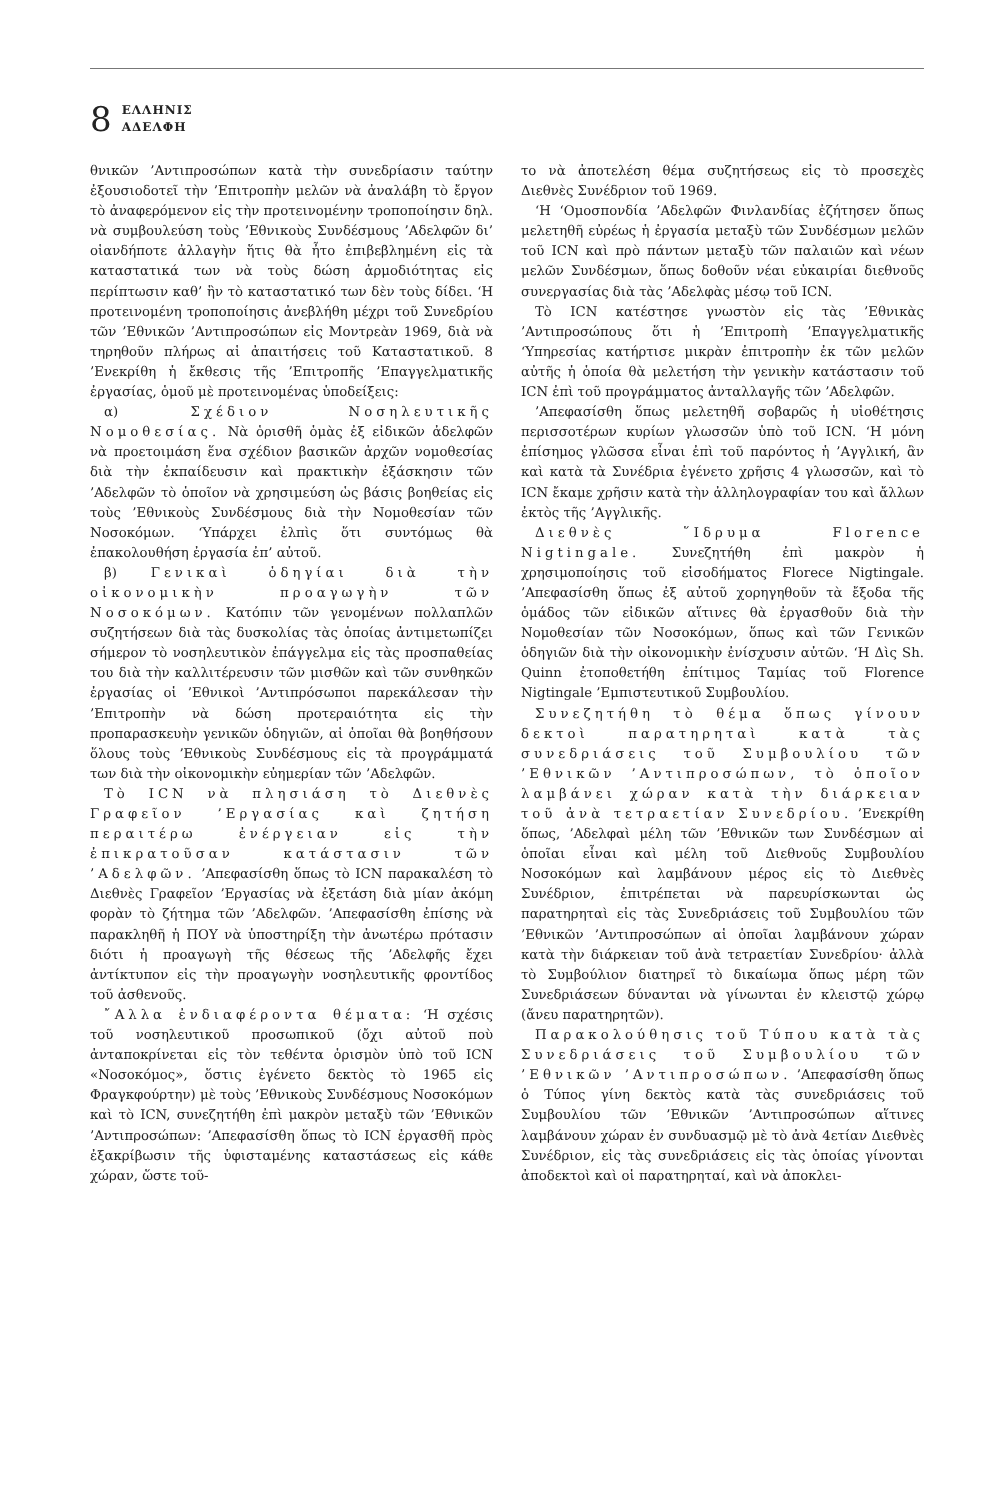8
ΕΛΛΗΝΙΣ
ΑΔΕΛΦΗ
θνικῶν ’Αντιπροσώπων κατὰ τὴν συνεδρίασιν ταύτην ἐξουσιοδοτεῖ τὴν ’Επιτροπὴν μελῶν νὰ ἀναλάβη τὸ ἔργον τὸ ἀναφερόμενον εἰς τὴν προτεινομένην τροποποίησιν δηλ. νὰ συμβουλεύση τοὺς ’Εθνικοὺς Συνδέσμους ’Αδελφῶν δι’ οἱανδήποτε ἀλλαγὴν ἥτις θὰ ἦτο ἐπιβεβλημένη εἰς τὰ καταστατικά των νὰ τοὺς δώση ἁρμοδιότητας εἰς περίπτωσιν καθ’ ἣν τὸ καταστατικό των δὲν τοὺς δίδει. ‘Η προτεινομένη τροποποίησις ἀνεβλήθη μέχρι τοῦ Συνεδρίου τῶν ’Εθνικῶν ’Αντιπροσώπων εἰς Μοντρεὰν 1969, διὰ νὰ τηρηθοῦν πλήρως αἱ ἀπαιτήσεις τοῦ Καταστατικοῦ. 8 ’Ενεκρίθη ἡ ἔκθεσις τῆς ’Επιτροπῆς ’Επαγγελματικῆς ἐργασίας, ὁμοῦ μὲ προτεινομένας ὑποδείξεις:
α) Σχέδιον Νοσηλευτικῆς Νομοθεσίας. Νὰ ὁρισθῆ ὁμὰς ἐξ εἰδικῶν ἀδελφῶν νὰ προετοιμάση ἕνα σχέδιον βασικῶν ἀρχῶν νομοθεσίας διὰ τὴν ἐκπαίδευσιν καὶ πρακτικὴν ἐξάσκησιν τῶν ’Αδελφῶν τὸ ὁποῖον νὰ χρησιμεύση ὡς βάσις βοηθείας εἰς τοὺς ’Εθνικοὺς Συνδέσμους διὰ τὴν Νομοθεσίαν τῶν Νοσοκόμων. ‘Υπάρχει ἐλπὶς ὅτι συντόμως θὰ ἐπακολουθήση ἐργασία ἐπ’ αὐτοῦ.
β) Γενικαὶ ὁδηγίαι διὰ τὴν οἰκονομικὴν προαγωγὴν τῶν Νοσοκόμων. Κατόπιν τῶν γενομένων πολλαπλῶν συζητήσεων διὰ τὰς δυσκολίας τὰς ὁποίας ἀντιμετωπίζει σήμερον τὸ νοσηλευτικὸν ἐπάγγελμα εἰς τὰς προσπαθείας του διὰ τὴν καλλιτέρευσιν τῶν μισθῶν καὶ τῶν συνθηκῶν ἐργασίας οἱ ’Εθνικοὶ ’Αντιπρόσωποι παρεκάλεσαν τὴν ’Επιτροπὴν νὰ δώση προτεραιότητα εἰς τὴν προπαρασκευὴν γενικῶν ὁδηγιῶν, αἱ ὁποῖαι θὰ βοηθήσουν ὅλους τοὺς ’Εθνικοὺς Συνδέσμους εἰς τὰ προγράμματά των διὰ τὴν οἰκονομικὴν εὐημερίαν τῶν ’Αδελφῶν.
Τὸ ICN νὰ πλησιάση τὸ Διεθνὲς Γραφεῖον ’Εργασίας καὶ ζητήση περαιτέρω ἐνέργειαν εἰς τὴν ἐπικρατοῦσαν κατάστασιν τῶν ’Αδελφῶν. ’Απεφασίσθη ὅπως τὸ ICN παρακαλέση τὸ Διεθνὲς Γραφεῖον ’Εργασίας νὰ ἐξετάση διὰ μίαν ἀκόμη φορὰν τὸ ζήτημα τῶν ’Αδελφῶν. ’Απεφασίσθη ἐπίσης νὰ παρακληθῆ ἡ ΠΟΥ νὰ ὑποστηρίξη τὴν ἀνωτέρω πρότασιν διότι ἡ προαγωγὴ τῆς θέσεως τῆς ’Αδελφῆς ἔχει ἀντίκτυπον εἰς τὴν προαγωγὴν νοσηλευτικῆς φροντίδος τοῦ ἀσθενοῦς.
῎Αλλα ἐνδιαφέροντα θέματα: ‘Η σχέσις τοῦ νοσηλευτικοῦ προσωπικοῦ (ὄχι αὐτοῦ ποὺ ἀνταποκρίνεται εἰς τὸν τεθέντα ὁρισμὸν ὑπὸ τοῦ ICN «Νοσοκόμος», ὅστις ἐγένετο δεκτὸς τὸ 1965 εἰς Φραγκφούρτην) μὲ τοὺς ’Εθνικοὺς Συνδέσμους Νοσοκόμων καὶ τὸ ICN, συνεζητήθη ἐπὶ μακρὸν μεταξὺ τῶν ’Εθνικῶν ’Αντιπροσώπων: ’Απεφασίσθη ὅπως τὸ ICN ἐργασθῆ πρὸς ἐξακρίβωσιν τῆς ὑφισταμένης καταστάσεως εἰς κάθε χώραν, ὥστε τοῦ-
το νὰ ἀποτελέση θέμα συζητήσεως εἰς τὸ προσεχὲς Διεθνὲς Συνέδριον τοῦ 1969.
‘Η ‘Ομοσπονδία ’Αδελφῶν Φινλανδίας ἐζήτησεν ὅπως μελετηθῆ εὐρέως ἡ ἐργασία μεταξὺ τῶν Συνδέσμων μελῶν τοῦ ICN καὶ πρὸ πάντων μεταξὺ τῶν παλαιῶν καὶ νέων μελῶν Συνδέσμων, ὅπως δοθοῦν νέαι εὐκαιρίαι διεθνοῦς συνεργασίας διὰ τὰς ’Αδελφὰς μέσῳ τοῦ ICN.
Τὸ ICN κατέστησε γνωστὸν εἰς τὰς ’Εθνικὰς ’Αντιπροσώπους ὅτι ἡ ’Επιτροπὴ ’Επαγγελματικῆς ‘Υπηρεσίας κατήρτισε μικρὰν ἐπιτροπὴν ἐκ τῶν μελῶν αὐτῆς ἡ ὁποία θὰ μελετήση τὴν γενικὴν κατάστασιν τοῦ ICN ἐπὶ τοῦ προγράμματος ἀνταλλαγῆς τῶν ’Αδελφῶν.
’Απεφασίσθη ὅπως μελετηθῆ σοβαρῶς ἡ υἱοθέτησις περισσοτέρων κυρίων γλωσσῶν ὑπὸ τοῦ ICN. ‘Η μόνη ἐπίσημος γλῶσσα εἶναι ἐπὶ τοῦ παρόντος ἡ ’Αγγλική, ἂν καὶ κατὰ τὰ Συνέδρια ἐγένετο χρῆσις 4 γλωσσῶν, καὶ τὸ ICN ἔκαμε χρῆσιν κατὰ τὴν ἀλληλογραφίαν του καὶ ἄλλων ἐκτὸς τῆς ’Αγγλικῆς.
Διεθνὲς ῞Ιδρυμα Florence Nigtingale. Συνεζητήθη ἐπὶ μακρὸν ἡ χρησιμοποίησις τοῦ εἰσοδήματος Florece Nigtingale. ’Απεφασίσθη ὅπως ἐξ αὐτοῦ χορηγηθοῦν τὰ ἔξοδα τῆς ὁμάδος τῶν εἰδικῶν αἵτινες θὰ ἐργασθοῦν διὰ τὴν Νομοθεσίαν τῶν Νοσοκόμων, ὅπως καὶ τῶν Γενικῶν ὁδηγιῶν διὰ τὴν οἰκονομικὴν ἐνίσχυσιν αὐτῶν. ‘Η Δὶς Sh. Quinn ἐτοποθετήθη ἐπίτιμος Ταμίας τοῦ Florence Nigtingale ’Εμπιστευτικοῦ Συμβουλίου.
Συνεζητήθη τὸ θέμα ὅπως γίνουν δεκτοὶ παρατηρηταὶ κατὰ τὰς συνεδριάσεις τοῦ Συμβουλίου τῶν ’Εθνικῶν ’Αντιπροσώπων, τὸ ὁποῖον λαμβάνει χώραν κατὰ τὴν διάρκειαν τοῦ ἀνὰ τετραετίαν Συνεδρίου. ’Ενεκρίθη ὅπως, ’Αδελφαὶ μέλη τῶν ’Εθνικῶν των Συνδέσμων αἱ ὁποῖαι εἶναι καὶ μέλη τοῦ Διεθνοῦς Συμβουλίου Νοσοκόμων καὶ λαμβάνουν μέρος εἰς τὸ Διεθνὲς Συνέδριον, ἐπιτρέπεται νὰ παρευρίσκωνται ὡς παρατηρηταὶ εἰς τὰς Συνεδριάσεις τοῦ Συμβουλίου τῶν ’Εθνικῶν ’Αντιπροσώπων αἱ ὁποῖαι λαμβάνουν χώραν κατὰ τὴν διάρκειαν τοῦ ἀνὰ τετραετίαν Συνεδρίου· ἀλλὰ τὸ Συμβούλιον διατηρεῖ τὸ δικαίωμα ὅπως μέρη τῶν Συνεδριάσεων δύνανται νὰ γίνωνται ἐν κλειστῷ χώρῳ (ἄνευ παρατηρητῶν).
Παρακολούθησις τοῦ Τύπου κατὰ τὰς Συνεδριάσεις τοῦ Συμβουλίου τῶν ’Εθνικῶν ’Αντιπροσώπων. ’Απεφασίσθη ὅπως ὁ Τύπος γίνη δεκτὸς κατὰ τὰς συνεδριάσεις τοῦ Συμβουλίου τῶν ’Εθνικῶν ’Αντιπροσώπων αἵτινες λαμβάνουν χώραν ἐν συνδυασμῷ μὲ τὸ ἀνὰ 4ετίαν Διεθνὲς Συνέδριον, εἰς τὰς συνεδριάσεις εἰς τὰς ὁποίας γίνονται ἀποδεκτοὶ καὶ οἱ παρατηρηταί, καὶ νὰ ἀποκλει-